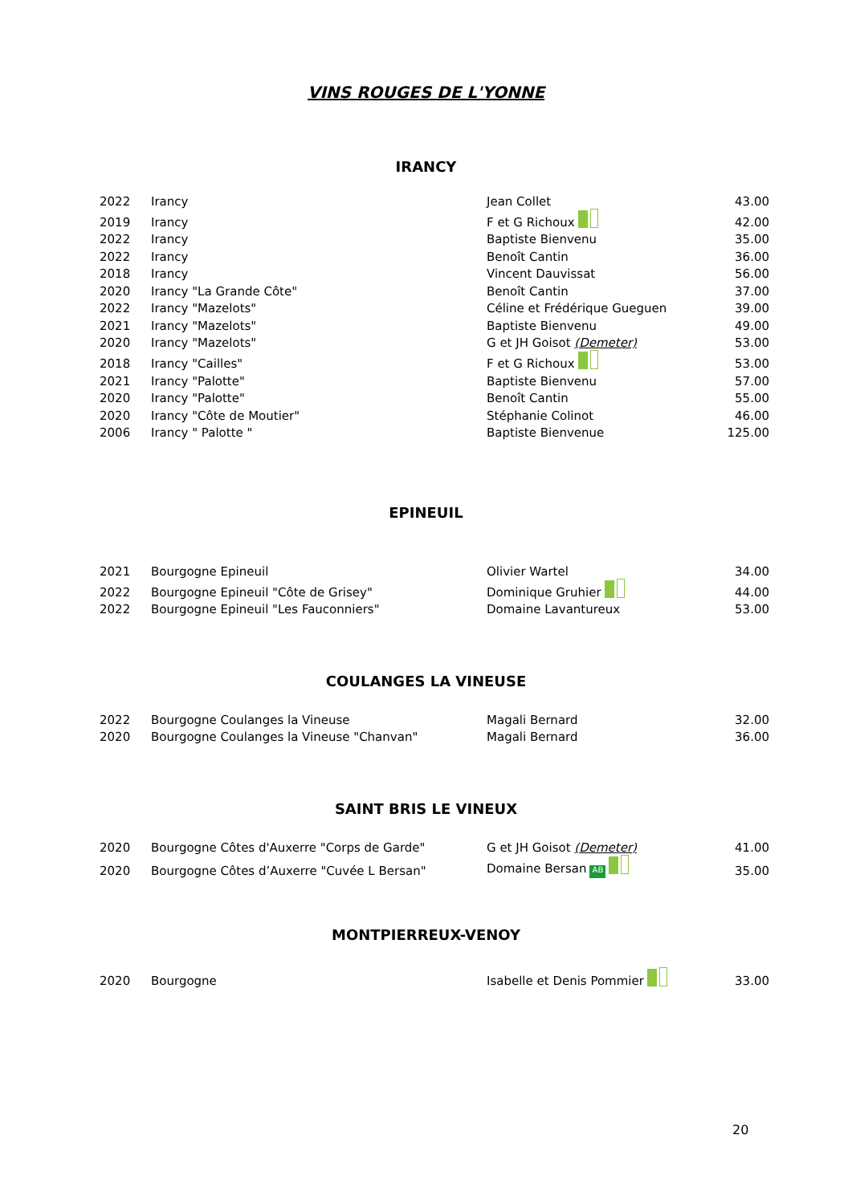VINS ROUGES DE L'YONNE
IRANCY
| 2022 | Irancy | Jean Collet | 43.00 |
| 2019 | Irancy | F et G Richoux | 42.00 |
| 2022 | Irancy | Baptiste Bienvenu | 35.00 |
| 2022 | Irancy | Benoît Cantin | 36.00 |
| 2018 | Irancy | Vincent Dauvissat | 56.00 |
| 2020 | Irancy "La Grande Côte" | Benoît Cantin | 37.00 |
| 2022 | Irancy "Mazelots" | Céline et Frédérique Gueguen | 39.00 |
| 2021 | Irancy "Mazelots" | Baptiste Bienvenu | 49.00 |
| 2020 | Irancy "Mazelots" | G et JH Goisot (Demeter) | 53.00 |
| 2018 | Irancy "Cailles" | F et G Richoux | 53.00 |
| 2021 | Irancy "Palotte" | Baptiste Bienvenu | 57.00 |
| 2020 | Irancy "Palotte" | Benoît Cantin | 55.00 |
| 2020 | Irancy "Côte de Moutier" | Stéphanie Colinot | 46.00 |
| 2006 | Irancy " Palotte " | Baptiste Bienvenue | 125.00 |
EPINEUIL
| 2021 | Bourgogne Epineuil | Olivier Wartel | 34.00 |
| 2022 | Bourgogne Epineuil "Côte de Grisey" | Dominique Gruhier | 44.00 |
| 2022 | Bourgogne Epineuil "Les Fauconniers" | Domaine Lavantureux | 53.00 |
COULANGES LA VINEUSE
| 2022 | Bourgogne Coulanges la Vineuse | Magali Bernard | 32.00 |
| 2020 | Bourgogne Coulanges la Vineuse "Chanvan" | Magali Bernard | 36.00 |
SAINT BRIS LE VINEUX
| 2020 | Bourgogne Côtes d'Auxerre "Corps de Garde" | G et JH Goisot (Demeter) | 41.00 |
| 2020 | Bourgogne Côtes d’Auxerre "Cuvée L Bersan" | Domaine Bersan AB | 35.00 |
MONTPIERREUX-VENOY
| 2020 | Bourgogne | Isabelle et Denis Pommier | 33.00 |
20